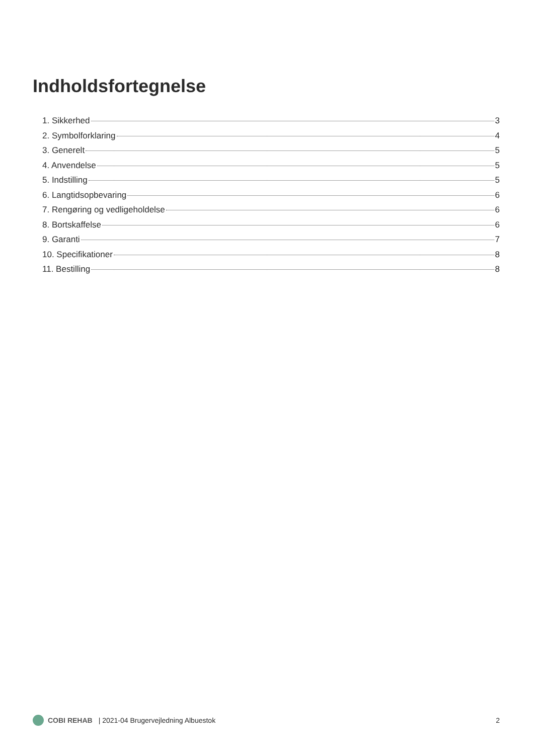Indholdsfortegnelse
1. Sikkerhed 3
2. Symbolforklaring 4
3. Generelt 5
4. Anvendelse 5
5. Indstilling 5
6. Langtidsopbevaring 6
7. Rengøring og vedligeholdelse 6
8. Bortskaffelse 6
9. Garanti 7
10. Specifikationer 8
11. Bestilling 8
COBI REHAB | 2021-04 Brugervejledning Albuestok 2